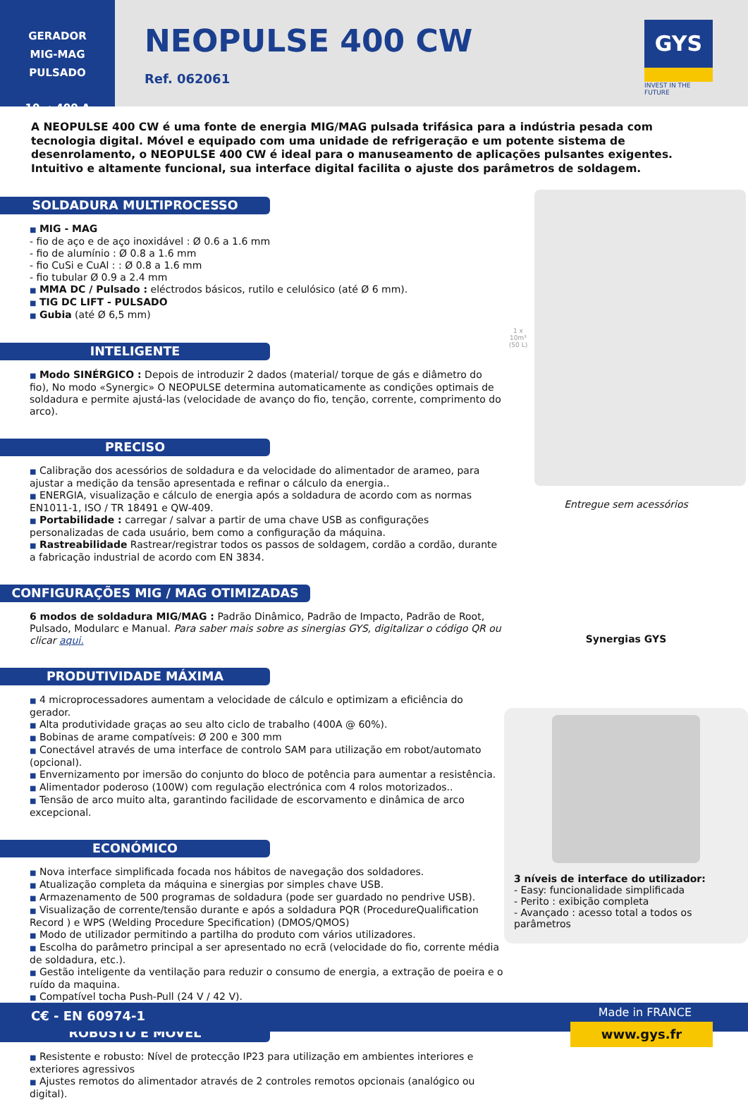GERADOR
MIG-MAG PULSADO
10 → 400 A
NEOPULSE 400 CW
Ref. 062061
GYS
INVEST IN THE FUTURE
A NEOPULSE 400 CW é uma fonte de energia MIG/MAG pulsada trifásica para a indústria pesada com tecnologia digital. Móvel e equipado com uma unidade de refrigeração e um potente sistema de desenrolamento, o NEOPULSE 400 CW é ideal para o manuseamento de aplicações pulsantes exigentes. Intuitivo e altamente funcional, sua interface digital facilita o ajuste dos parâmetros de soldagem.
SOLDADURA MULTIPROCESSO
■ MIG - MAG
- fio de aço e de aço inoxidável : Ø 0.6 a 1.6 mm
- fio de alumínio : Ø 0.8 a 1.6 mm
- fio CuSi e CuAl : : Ø 0.8 a 1.6 mm
- fio tubular Ø 0.9 a 2.4 mm
■ MMA DC / Pulsado : eléctrodos básicos, rutilo e celulósico (até Ø 6 mm).
■ TIG DC LIFT - PULSADO
■ Gubia (até Ø 6,5 mm)
INTELIGENTE
■ Modo SINÉRGICO : Depois de introduzir 2 dados (material/ torque de gás e diâmetro do fio), No modo «Synergic» O NEOPULSE determina automaticamente as condições optimais de soldadura e permite ajustá-las (velocidade de avanço do fio, tenção, corrente, comprimento do arco).
PRECISO
■ Calibração dos acessórios de soldadura e da velocidade do alimentador de arameo, para ajustar a medição da tensão apresentada e refinar o cálculo da energia..
■ ENERGIA, visualização e cálculo de energia após a soldadura de acordo com as normas EN1011-1, ISO / TR 18491 e QW-409.
■ Portabilidade : carregar / salvar a partir de uma chave USB as configurações personalizadas de cada usuário, bem como a configuração da máquina.
■ Rastreabilidade Rastrear/registrar todos os passos de soldagem, cordão a cordão, durante a fabricação industrial de acordo com EN 3834.
CONFIGURAÇÕES MIG / MAG OTIMIZADAS
6 modos de soldadura MIG/MAG : Padrão Dinâmico, Padrão de Impacto, Padrão de Root, Pulsado, Modularc e Manual. Para saber mais sobre as sinergias GYS, digitalizar o código QR ou clicar aqui.
PRODUTIVIDADE MÁXIMA
■ 4 microprocessadores aumentam a velocidade de cálculo e optimizam a eficiência do gerador.
■ Alta produtividade graças ao seu alto ciclo de trabalho (400A @ 60%).
■ Bobinas de arame compatíveis: Ø 200 e 300 mm
■ Conectável através de uma interface de controlo SAM para utilização em robot/automato (opcional).
■ Envernizamento por imersão do conjunto do bloco de potência para aumentar a resistência.
■ Alimentador poderoso (100W) com regulação electrónica com 4 rolos motorizados..
■ Tensão de arco muito alta, garantindo facilidade de escorvamento e dinâmica de arco excepcional.
ECONÓMICO
■ Nova interface simplificada focada nos hábitos de navegação dos soldadores.
■ Atualização completa da máquina e sinergias por simples chave USB.
■ Armazenamento de 500 programas de soldadura (pode ser guardado no pendrive USB).
■ Visualização de corrente/tensão durante e após a soldadura PQR (ProcedureQualification Record ) e WPS (Welding Procedure Specification) (DMOS/QMOS)
■ Modo de utilizador permitindo a partilha do produto com vários utilizadores.
■ Escolha do parâmetro principal a ser apresentado no ecrã (velocidade do fio, corrente média de soldadura, etc.).
■ Gestão inteligente da ventilação para reduzir o consumo de energia, a extração de poeira e o ruído da maquina.
■ Compatível tocha Push-Pull (24 V / 42 V).
ROBUSTO E MÓVEL
■ Resistente e robusto: Nível de protecção IP23 para utilização em ambientes interiores e exteriores agressivos
■ Ajustes remotos do alimentador através de 2 controles remotos opcionais (analógico ou digital).
1 x 10m³
(50 L)
Entregue sem acessórios
Synergias GYS
3 níveis de interface do utilizador:
- Easy: funcionalidade simplificada
- Perito : exibição completa
- Avançado : acesso total a todos os parâmetros
C€ - EN 60974-1 Made in FRANCE
www.gys.fr